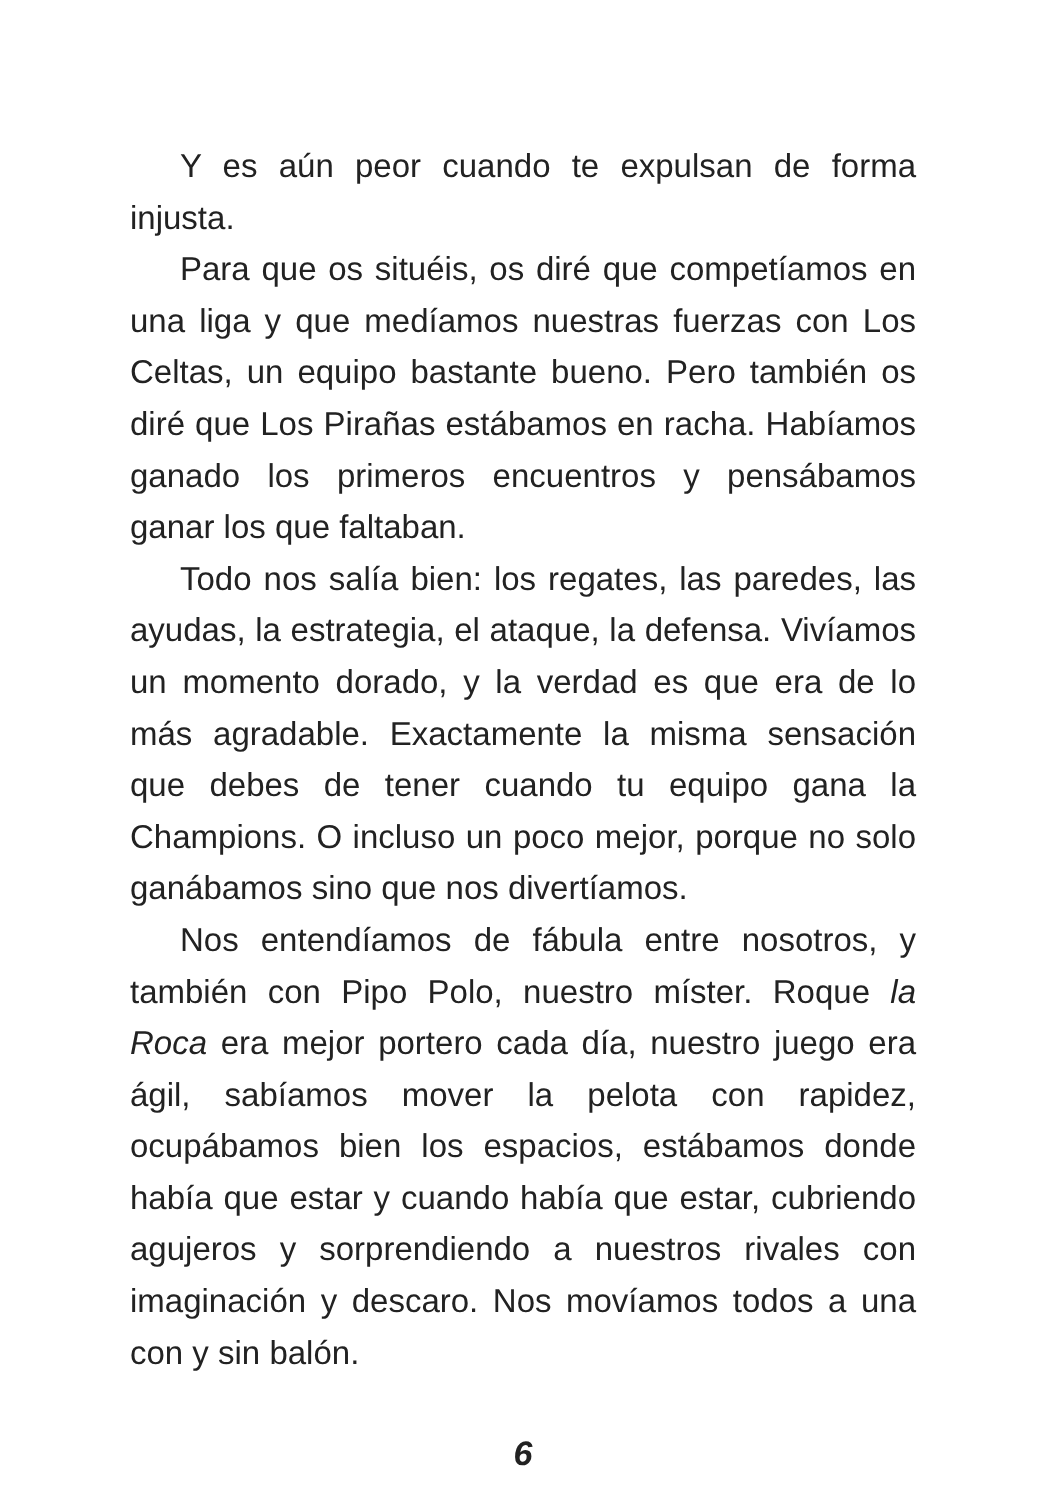Y es aún peor cuando te expulsan de forma injusta.
Para que os situéis, os diré que competíamos en una liga y que medíamos nuestras fuerzas con Los Celtas, un equipo bastante bueno. Pero también os diré que Los Pirañas estábamos en racha. Habíamos ganado los primeros encuentros y pensábamos ganar los que faltaban.
Todo nos salía bien: los regates, las paredes, las ayudas, la estrategia, el ataque, la defensa. Vivíamos un momento dorado, y la verdad es que era de lo más agradable. Exactamente la misma sensación que debes de tener cuando tu equipo gana la Champions. O incluso un poco mejor, porque no solo ganábamos sino que nos divertíamos.
Nos entendíamos de fábula entre nosotros, y también con Pipo Polo, nuestro míster. Roque la Roca era mejor portero cada día, nuestro juego era ágil, sabíamos mover la pelota con rapidez, ocupábamos bien los espacios, estábamos donde había que estar y cuando había que estar, cubriendo agujeros y sorprendiendo a nuestros rivales con imaginación y descaro. Nos movíamos todos a una con y sin balón.
6